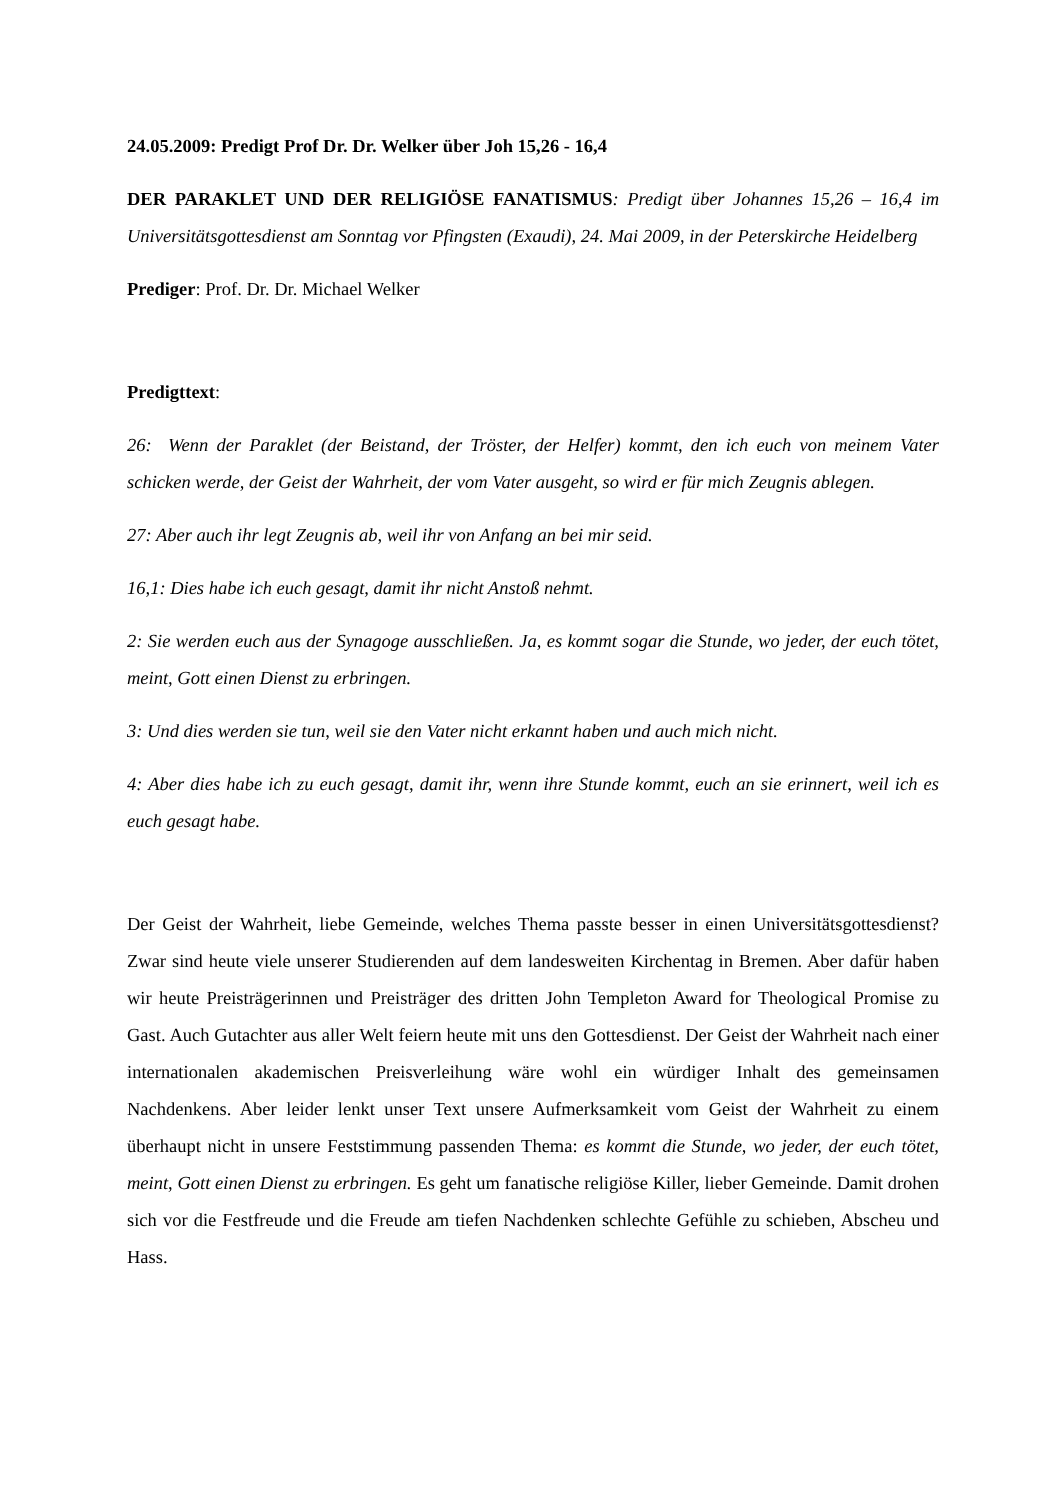24.05.2009: Predigt Prof Dr. Dr. Welker über Joh 15,26 - 16,4
DER PARAKLET UND DER RELIGIÖSE FANATISMUS: Predigt über Johannes 15,26 – 16,4 im Universitätsgottesdienst am Sonntag vor Pfingsten (Exaudi), 24. Mai 2009, in der Peterskirche Heidelberg
Prediger: Prof. Dr. Dr. Michael Welker
Predigttext:
26: Wenn der Paraklet (der Beistand, der Tröster, der Helfer) kommt, den ich euch von meinem Vater schicken werde, der Geist der Wahrheit, der vom Vater ausgeht, so wird er für mich Zeugnis ablegen.
27: Aber auch ihr legt Zeugnis ab, weil ihr von Anfang an bei mir seid.
16,1: Dies habe ich euch gesagt, damit ihr nicht Anstoß nehmt.
2: Sie werden euch aus der Synagoge ausschließen. Ja, es kommt sogar die Stunde, wo jeder, der euch tötet, meint, Gott einen Dienst zu erbringen.
3: Und dies werden sie tun, weil sie den Vater nicht erkannt haben und auch mich nicht.
4: Aber dies habe ich zu euch gesagt, damit ihr, wenn ihre Stunde kommt, euch an sie erinnert, weil ich es euch gesagt habe.
Der Geist der Wahrheit, liebe Gemeinde, welches Thema passte besser in einen Universitätsgottesdienst? Zwar sind heute viele unserer Studierenden auf dem landesweiten Kirchentag in Bremen. Aber dafür haben wir heute Preisträgerinnen und Preisträger des dritten John Templeton Award for Theological Promise zu Gast. Auch Gutachter aus aller Welt feiern heute mit uns den Gottesdienst. Der Geist der Wahrheit nach einer internationalen akademischen Preisverleihung wäre wohl ein würdiger Inhalt des gemeinsamen Nachdenkens. Aber leider lenkt unser Text unsere Aufmerksamkeit vom Geist der Wahrheit zu einem überhaupt nicht in unsere Feststimmung passenden Thema: es kommt die Stunde, wo jeder, der euch tötet, meint, Gott einen Dienst zu erbringen. Es geht um fanatische religiöse Killer, lieber Gemeinde. Damit drohen sich vor die Festfreude und die Freude am tiefen Nachdenken schlechte Gefühle zu schieben, Abscheu und Hass.